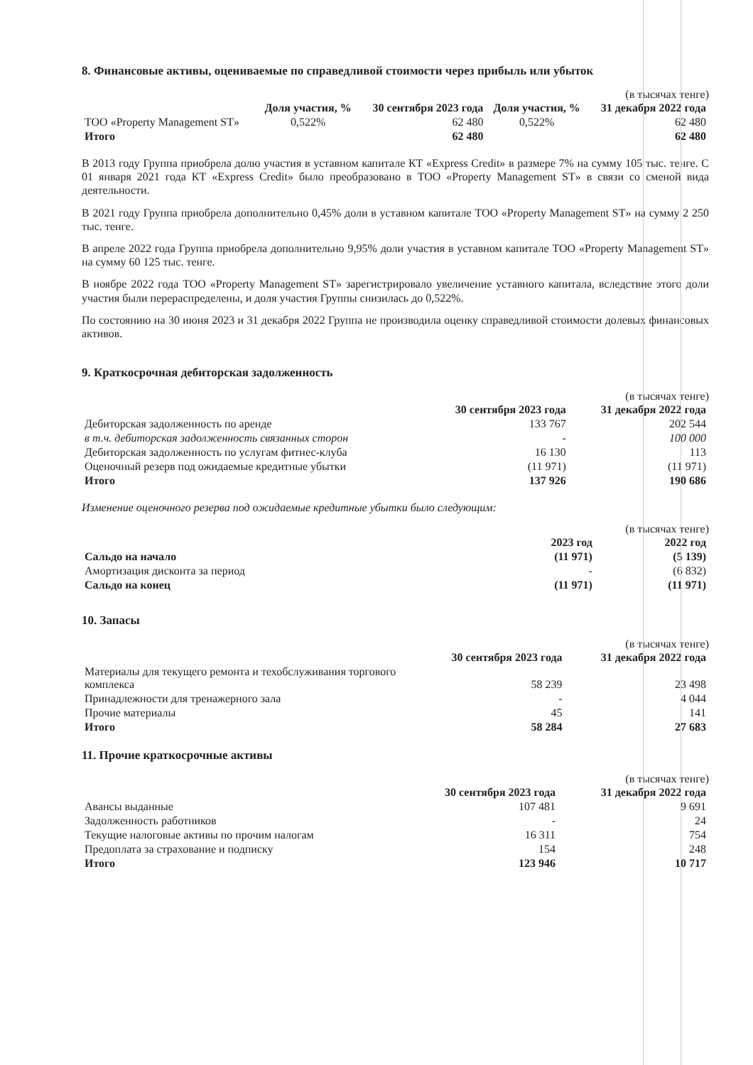8. Финансовые активы, оцениваемые по справедливой стоимости через прибыль или убыток
(в тысячах тенге)
| | Доля участия, % | 30 сентября 2023 года | Доля участия, % | 31 декабря 2022 года |
| --- | --- | --- | --- | --- |
| ТОО «Property Management ST» | 0,522% | 62 480 | 0,522% | 62 480 |
| Итого | | 62 480 | | 62 480 |
В 2013 году Группа приобрела долю участия в уставном капитале КТ «Express Credit» в размере 7% на сумму 105 тыс. тенге. С 01 января 2021 года КТ «Express Credit» было преобразовано в ТОО «Property Management ST» в связи со сменой вида деятельности.
В 2021 году Группа приобрела дополнительно 0,45% доли в уставном капитале ТОО «Property Management ST» на сумму 2 250 тыс. тенге.
В апреле 2022 года Группа приобрела дополнительно 9,95% доли участия в уставном капитале ТОО «Property Management ST» на сумму 60 125 тыс. тенге.
В ноябре 2022 года ТОО «Property Management ST» зарегистрировало увеличение уставного капитала, вследствие этого доли участия были перераспределены, и доля участия Группы снизилась до 0,522%.
По состоянию на 30 июня 2023 и 31 декабря 2022 Группа не производила оценку справедливой стоимости долевых финансовых активов.
9. Краткосрочная дебиторская задолженность
(в тысячах тенге)
| | 30 сентября 2023 года | 31 декабря 2022 года |
| --- | --- | --- |
| Дебиторская задолженность по аренде | 133 767 | 202 544 |
| в т.ч. дебиторская задолженность связанных сторон | - | 100 000 |
| Дебиторская задолженность по услугам фитнес-клуба | 16 130 | 113 |
| Оценочный резерв под ожидаемые кредитные убытки | (11 971) | (11 971) |
| Итого | 137 926 | 190 686 |
Изменение оценочного резерва под ожидаемые кредитные убытки было следующим:
(в тысячах тенге)
| | 2023 год | 2022 год |
| --- | --- | --- |
| Сальдо на начало | (11 971) | (5 139) |
| Амортизация дисконта за период | - | (6 832) |
| Сальдо на конец | (11 971) | (11 971) |
10. Запасы
(в тысячах тенге)
| | 30 сентября 2023 года | 31 декабря 2022 года |
| --- | --- | --- |
| Материалы для текущего ремонта и техобслуживания торгового комплекса | 58 239 | 23 498 |
| Принадлежности для тренажерного зала | - | 4 044 |
| Прочие материалы | 45 | 141 |
| Итого | 58 284 | 27 683 |
11. Прочие краткосрочные активы
(в тысячах тенге)
| | 30 сентября 2023 года | 31 декабря 2022 года |
| --- | --- | --- |
| Авансы выданные | 107 481 | 9 691 |
| Задолженность работников | - | 24 |
| Текущие налоговые активы по прочим налогам | 16 311 | 754 |
| Предоплата за страхование и подписку | 154 | 248 |
| Итого | 123 946 | 10 717 |